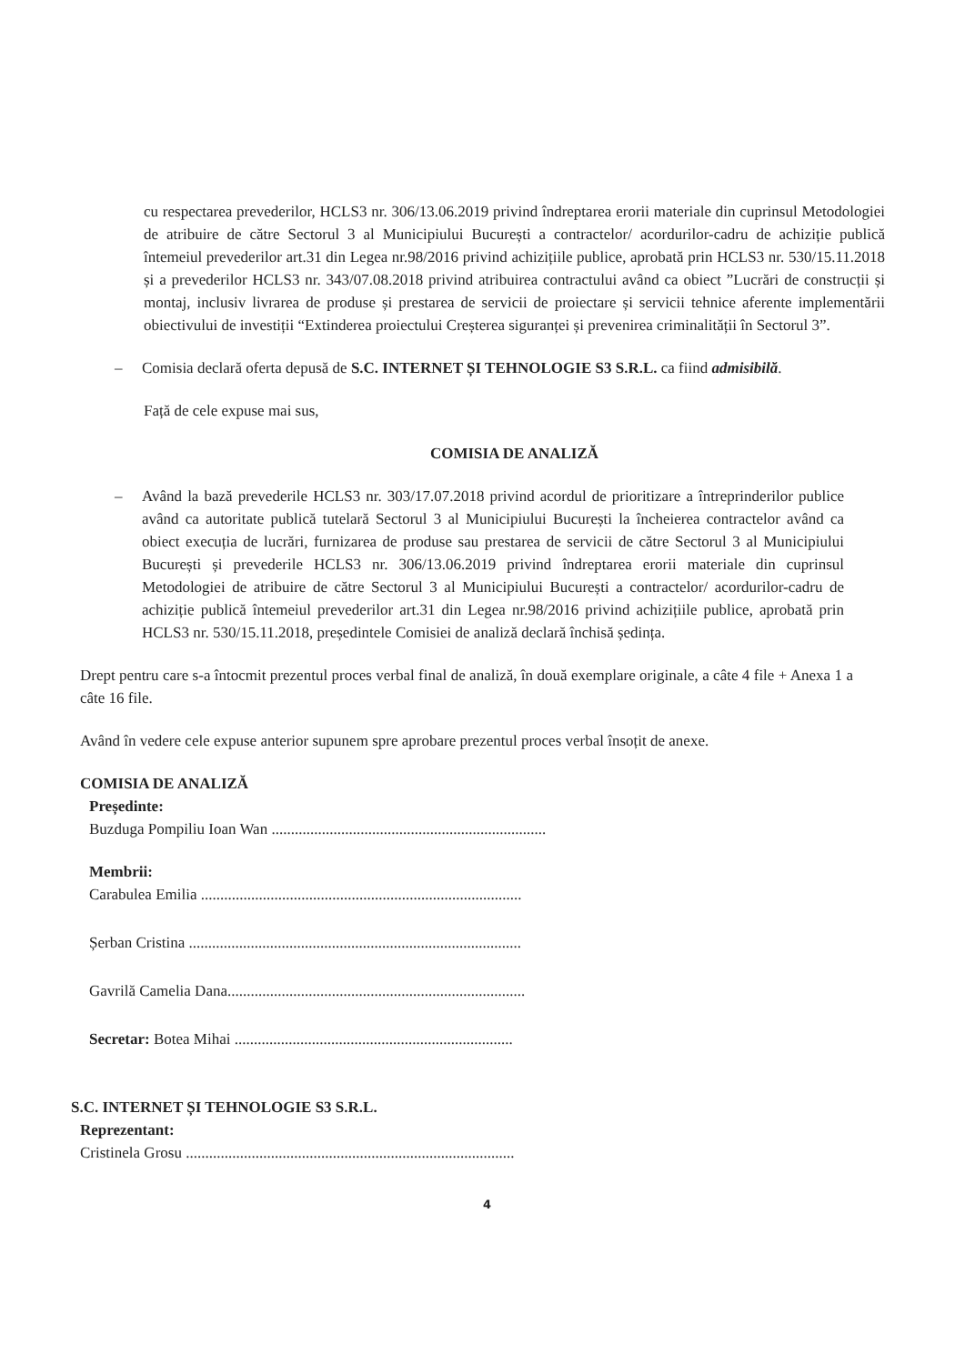cu respectarea prevederilor, HCLS3 nr. 306/13.06.2019 privind îndreptarea erorii materiale din cuprinsul Metodologiei de atribuire de către Sectorul 3 al Municipiului București a contractelor/ acordurilor-cadru de achiziție publică întemeiul prevederilor art.31 din Legea nr.98/2016 privind achizițiile publice, aprobată prin HCLS3 nr. 530/15.11.2018 și a prevederilor HCLS3 nr. 343/07.08.2018 privind atribuirea contractului având ca obiect ”Lucrări de construcții și montaj, inclusiv livrarea de produse și prestarea de servicii de proiectare și servicii tehnice aferente implementării obiectivului de investiții “Extinderea proiectului Creșterea siguranței și prevenirea criminalității în Sectorul 3”.
– Comisia declară oferta depusă de S.C. INTERNET ȘI TEHNOLOGIE S3 S.R.L. ca fiind admisibilă.
Față de cele expuse mai sus,
COMISIA DE ANALIZĂ
– Având la bază prevederile HCLS3 nr. 303/17.07.2018 privind acordul de prioritizare a întreprinderilor publice având ca autoritate publică tutelară Sectorul 3 al Municipiului București la încheierea contractelor având ca obiect execuția de lucrări, furnizarea de produse sau prestarea de servicii de către Sectorul 3 al Municipiului București și prevederile HCLS3 nr. 306/13.06.2019 privind îndreptarea erorii materiale din cuprinsul Metodologiei de atribuire de către Sectorul 3 al Municipiului București a contractelor/ acordurilor-cadru de achiziție publică întemeiul prevederilor art.31 din Legea nr.98/2016 privind achizițiile publice, aprobată prin HCLS3 nr. 530/15.11.2018, președintele Comisiei de analiză declară închisă ședința.
Drept pentru care s-a întocmit prezentul proces verbal final de analiză, în două exemplare originale, a câte 4 file + Anexa 1 a câte 16 file.
Având în vedere cele expuse anterior supunem spre aprobare prezentul proces verbal însoțit de anexe.
COMISIA DE ANALIZĂ
Președinte:
Buzduga Pompiliu Ioan Wan .......................................................................
Membrii:
Carabulea Emilia ...................................................................................
Șerban Cristina ......................................................................................
Gavrilă Camelia Dana.............................................................................
Secretar: Botea Mihai ........................................................................
S.C. INTERNET ȘI TEHNOLOGIE S3 S.R.L.
Reprezentant:
Cristinela Grosu .....................................................................................
4